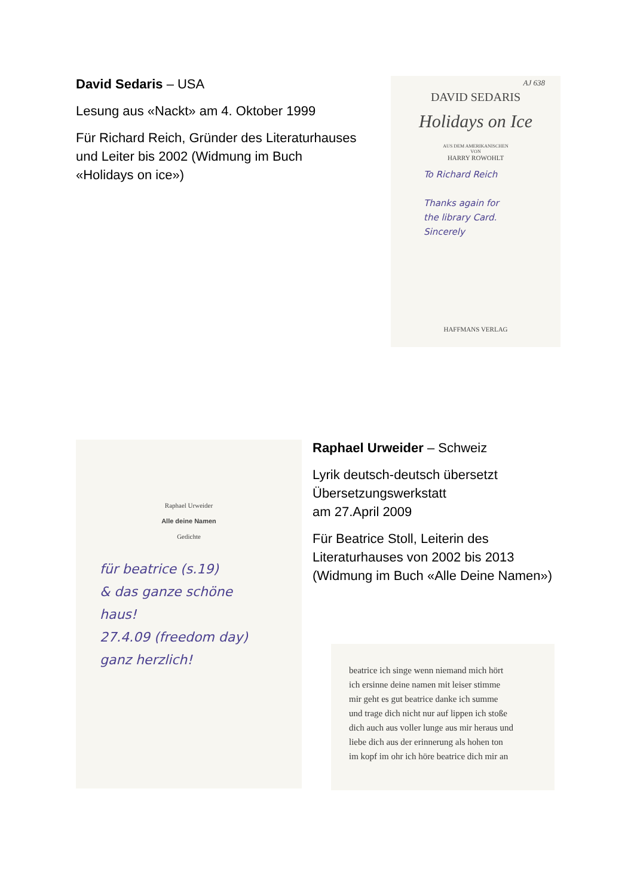David Sedaris – USA
Lesung aus «Nackt» am 4. Oktober 1999
Für Richard Reich, Gründer des Literaturhauses und Leiter bis 2002 (Widmung im Buch «Holidays on ice»)
AJ 638
DAVID SEDARIS
Holidays on Ice
AUS DEM AMERIKANISCHEN
VON
HARRY ROWOHLT
To Richard Reich
Thanks again for
the library Card.
Sincerely
HAFFMANS VERLAG
Raphael Urweider
Alle deine Namen
Gedichte
für beatrice (s.19)
& das ganze schöne
haus!
27.4.09 (freedom day)
ganz herzlich!
Raphael Urweider – Schweiz
Lyrik deutsch-deutsch übersetzt Übersetzungswerkstatt
am 27.April 2009
Für Beatrice Stoll, Leiterin des Literaturhauses von 2002 bis 2013 (Widmung im Buch «Alle Deine Namen»)
beatrice ich singe wenn niemand mich hört
ich ersinne deine namen mit leiser stimme
mir geht es gut beatrice danke ich summe
und trage dich nicht nur auf lippen ich stoße
dich auch aus voller lunge aus mir heraus und
liebe dich aus der erinnerung als hohen ton
im kopf im ohr ich höre beatrice dich mir an